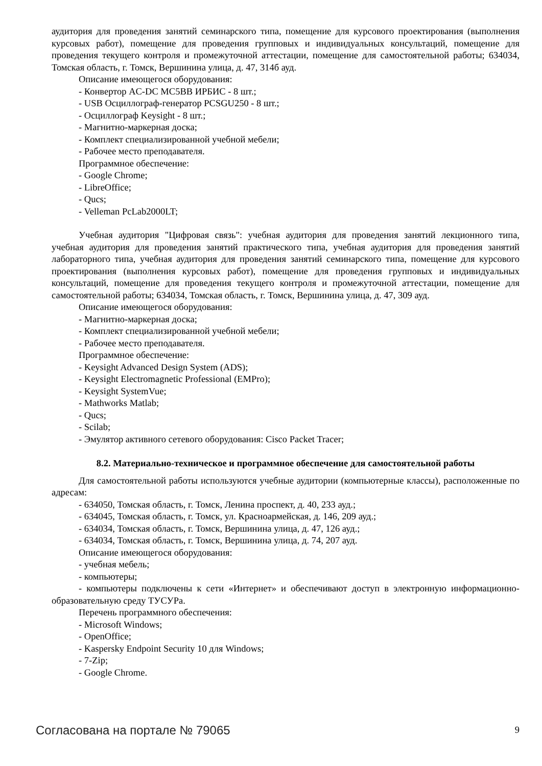аудитория для проведения занятий семинарского типа, помещение для курсового проектирования (выполнения курсовых работ), помещение для проведения групповых и индивидуальных консультаций, помещение для проведения текущего контроля и промежуточной аттестации, помещение для самостоятельной работы; 634034, Томская область, г. Томск, Вершинина улица, д. 47, 314б ауд.
Описание имеющегося оборудования:
- Конвертор AC-DC MC5BB ИРБИС - 8 шт.;
- USB Осциллограф-генератор PCSGU250 - 8 шт.;
- Осциллограф Keysight - 8 шт.;
- Магнитно-маркерная доска;
- Комплект специализированной учебной мебели;
- Рабочее место преподавателя.
Программное обеспечение:
- Google Chrome;
- LibreOffice;
- Qucs;
- Velleman PcLab2000LT;
Учебная аудитория "Цифровая связь": учебная аудитория для проведения занятий лекционного типа, учебная аудитория для проведения занятий практического типа, учебная аудитория для проведения занятий лабораторного типа, учебная аудитория для проведения занятий семинарского типа, помещение для курсового проектирования (выполнения курсовых работ), помещение для проведения групповых и индивидуальных консультаций, помещение для проведения текущего контроля и промежуточной аттестации, помещение для самостоятельной работы; 634034, Томская область, г. Томск, Вершинина улица, д. 47, 309 ауд.
Описание имеющегося оборудования:
- Магнитно-маркерная доска;
- Комплект специализированной учебной мебели;
- Рабочее место преподавателя.
Программное обеспечение:
- Keysight Advanced Design System (ADS);
- Keysight Electromagnetic Professional (EMPro);
- Keysight SystemVue;
- Mathworks Matlab;
- Qucs;
- Scilab;
- Эмулятор активного сетевого оборудования: Cisco Packet Tracer;
8.2. Материально-техническое и программное обеспечение для самостоятельной работы
Для самостоятельной работы используются учебные аудитории (компьютерные классы), расположенные по адресам:
- 634050, Томская область, г. Томск, Ленина проспект, д. 40, 233 ауд.;
- 634045, Томская область, г. Томск, ул. Красноармейская, д. 146, 209 ауд.;
- 634034, Томская область, г. Томск, Вершинина улица, д. 47, 126 ауд.;
- 634034, Томская область, г. Томск, Вершинина улица, д. 74, 207 ауд.
Описание имеющегося оборудования:
- учебная мебель;
- компьютеры;
- компьютеры подключены к сети «Интернет» и обеспечивают доступ в электронную информационно-образовательную среду ТУСУРа.
Перечень программного обеспечения:
- Microsoft Windows;
- OpenOffice;
- Kaspersky Endpoint Security 10 для Windows;
- 7-Zip;
- Google Chrome.
Согласована на портале № 79065 9